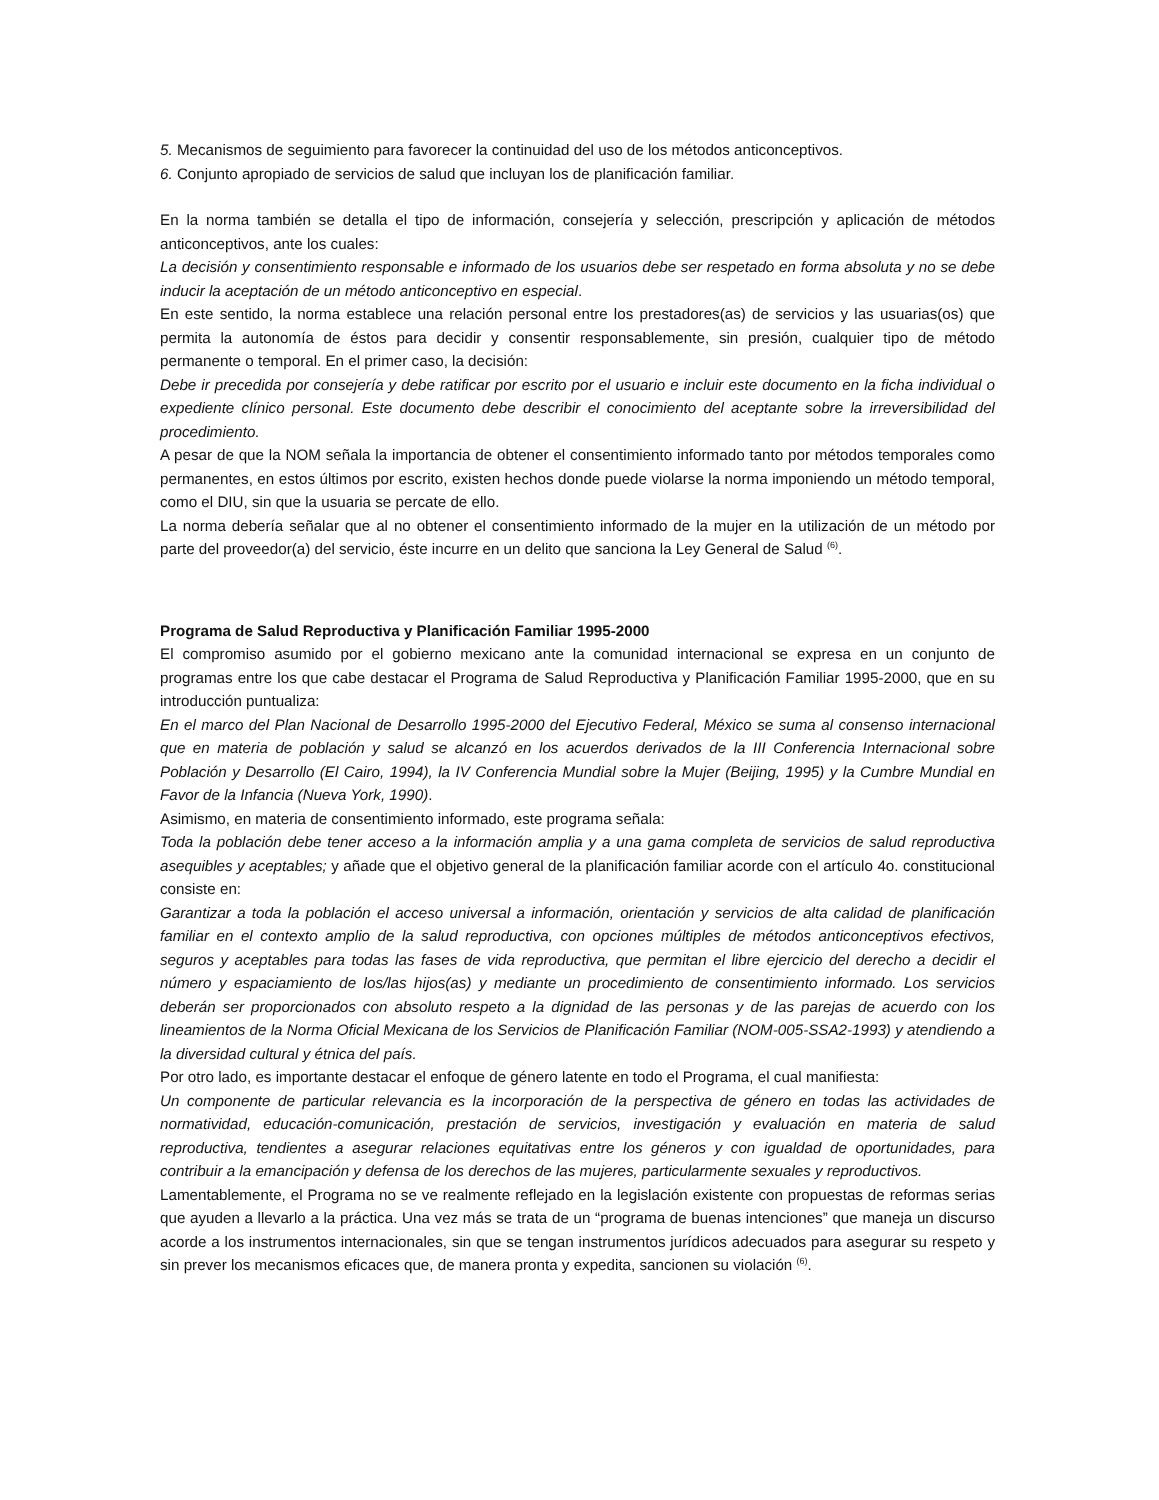5. Mecanismos de seguimiento para favorecer la continuidad del uso de los métodos anticonceptivos.
6. Conjunto apropiado de servicios de salud que incluyan los de planificación familiar.
En la norma también se detalla el tipo de información, consejería y selección, prescripción y aplicación de métodos anticonceptivos, ante los cuales:
La decisión y consentimiento responsable e informado de los usuarios debe ser respetado en forma absoluta y no se debe inducir la aceptación de un método anticonceptivo en especial.
En este sentido, la norma establece una relación personal entre los prestadores(as) de servicios y las usuarias(os) que permita la autonomía de éstos para decidir y consentir responsablemente, sin presión, cualquier tipo de método permanente o temporal. En el primer caso, la decisión:
Debe ir precedida por consejería y debe ratificar por escrito por el usuario e incluir este documento en la ficha individual o expediente clínico personal. Este documento debe describir el conocimiento del aceptante sobre la irreversibilidad del procedimiento.
A pesar de que la NOM señala la importancia de obtener el consentimiento informado tanto por métodos temporales como permanentes, en estos últimos por escrito, existen hechos donde puede violarse la norma imponiendo un método temporal, como el DIU, sin que la usuaria se percate de ello.
La norma debería señalar que al no obtener el consentimiento informado de la mujer en la utilización de un método por parte del proveedor(a) del servicio, éste incurre en un delito que sanciona la Ley General de Salud <sup>(6)</sup>.
Programa de Salud Reproductiva y Planificación Familiar 1995-2000
El compromiso asumido por el gobierno mexicano ante la comunidad internacional se expresa en un conjunto de programas entre los que cabe destacar el Programa de Salud Reproductiva y Planificación Familiar 1995-2000, que en su introducción puntualiza:
En el marco del Plan Nacional de Desarrollo 1995-2000 del Ejecutivo Federal, México se suma al consenso internacional que en materia de población y salud se alcanzó en los acuerdos derivados de la III Conferencia Internacional sobre Población y Desarrollo (El Cairo, 1994), la IV Conferencia Mundial sobre la Mujer (Beijing, 1995) y la Cumbre Mundial en Favor de la Infancia (Nueva York, 1990).
Asimismo, en materia de consentimiento informado, este programa señala:
Toda la población debe tener acceso a la información amplia y a una gama completa de servicios de salud reproductiva asequibles y aceptables; y añade que el objetivo general de la planificación familiar acorde con el artículo 4o. constitucional consiste en:
Garantizar a toda la población el acceso universal a información, orientación y servicios de alta calidad de planificación familiar en el contexto amplio de la salud reproductiva, con opciones múltiples de métodos anticonceptivos efectivos, seguros y aceptables para todas las fases de vida reproductiva, que permitan el libre ejercicio del derecho a decidir el número y espaciamiento de los/las hijos(as) y mediante un procedimiento de consentimiento informado. Los servicios deberán ser proporcionados con absoluto respeto a la dignidad de las personas y de las parejas de acuerdo con los lineamientos de la Norma Oficial Mexicana de los Servicios de Planificación Familiar (NOM-005-SSA2-1993) y atendiendo a la diversidad cultural y étnica del país.
Por otro lado, es importante destacar el enfoque de género latente en todo el Programa, el cual manifiesta:
Un componente de particular relevancia es la incorporación de la perspectiva de género en todas las actividades de normatividad, educación-comunicación, prestación de servicios, investigación y evaluación en materia de salud reproductiva, tendientes a asegurar relaciones equitativas entre los géneros y con igualdad de oportunidades, para contribuir a la emancipación y defensa de los derechos de las mujeres, particularmente sexuales y reproductivos.
Lamentablemente, el Programa no se ve realmente reflejado en la legislación existente con propuestas de reformas serias que ayuden a llevarlo a la práctica. Una vez más se trata de un “programa de buenas intenciones” que maneja un discurso acorde a los instrumentos internacionales, sin que se tengan instrumentos jurídicos adecuados para asegurar su respeto y sin prever los mecanismos eficaces que, de manera pronta y expedita, sancionen su violación <sup>(6)</sup>.